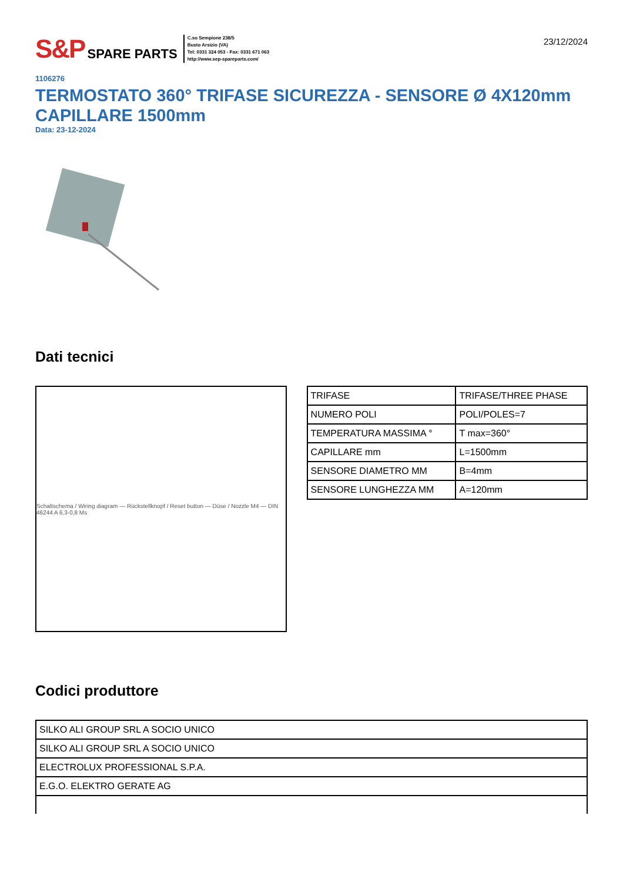S&P SPARE PARTS
C.so Sempione 238/5
Busto Arsizio (VA)
Tel: 0331 324 053 - Fax: 0331 671 063
http://www.sep-spareparts.com/
23/12/2024
1106276
TERMOSTATO 360° TRIFASE SICUREZZA - SENSORE Ø 4X120mm CAPILLARE 1500mm
Data: 23-12-2024
Dati tecnici
Schaltschema / Wiring diagram — Rückstellknopf / Reset button — Düse / Nozzle M4 — DIN 46244 A 6,3-0,8 Ms
| TRIFASE | TRIFASE/THREE PHASE |
| NUMERO POLI | POLI/POLES=7 |
| TEMPERATURA MASSIMA ° | T max=360° |
| CAPILLARE mm | L=1500mm |
| SENSORE DIAMETRO MM | B=4mm |
| SENSORE LUNGHEZZA MM | A=120mm |
Codici produttore
| SILKO ALI GROUP SRL A SOCIO UNICO |
| SILKO ALI GROUP SRL A SOCIO UNICO |
| ELECTROLUX PROFESSIONAL S.P.A. |
| E.G.O. ELEKTRO GERATE AG |